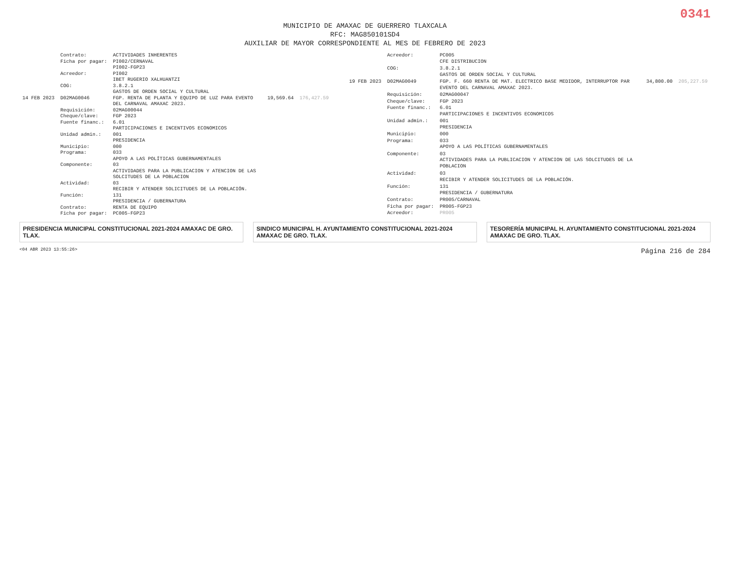0341
MUNICIPIO DE AMAXAC DE GUERRERO TLAXCALA
RFC: MAG850101SD4
AUXILIAR DE MAYOR CORRESPONDIENTE AL MES DE FEBRERO DE 2023
| | Contrato: | ACTIVIDADES INHERENTES | | |
| | Ficha por pagar: | PI002/CERNAVAL PI002-FGP23 | | |
| | Acreedor: | PI002 IBET RUGERIO XALHUANTZI | | |
| | COG: | 3.8.2.1 GASTOS DE ORDEN SOCIAL Y CULTURAL | | |
| 14 FEB 2023 | D02MAG0046 | FGP. RENTA DE PLANTA Y EQUIPO DE LUZ PARA EVENTO DEL CARNAVAL AMAXAC 2023. | 19,569.64 | 176,427.59 |
| | Requisición: | 02MAG00044 | | |
| | Cheque/clave: | FGP 2023 | | |
| | Fuente financ.: | 6.01 PARTICIPACIONES E INCENTIVOS ECONOMICOS | | |
| | Unidad admin.: | 001 PRESIDENCIA | | |
| | Municipio: | 000 | | |
| | Programa: | 033 APOYO A LAS POLÍTICAS GUBERNAMENTALES | | |
| | Componente: | 03 ACTIVIDADES PARA LA PUBLICACION Y ATENCION DE LAS SOLCITUDES DE LA POBLACION | | |
| | Actividad: | 03 RECIBIR Y ATENDER SOLICITUDES DE LA POBLACIÓN. | | |
| | Función: | 131 PRESIDENCIA / GUBERNATURA | | |
| | Contrato: | RENTA DE EQUIPO | | |
| | Ficha por pagar: | PC005-FGP23 | | |
| | Acreedor: | PC005 CFE DISTRIBUCION | | |
| | COG: | 3.8.2.1 GASTOS DE ORDEN SOCIAL Y CULTURAL | | |
| 19 FEB 2023 | D02MAG0049 | FGP. F. 660 RENTA DE MAT. ELECTRICO BASE MEDIDOR, INTERRUPTOR PAR EVENTO DEL CARNAVAL AMAXAC 2023. | 34,800.00 | 205,227.59 |
| | Requisición: | 02MAG00047 | | |
| | Cheque/clave: | FGP 2023 | | |
| | Fuente financ.: | 6.01 PARTICIPACIONES E INCENTIVOS ECONOMICOS | | |
| | Unidad admin.: | 001 PRESIDENCIA | | |
| | Municipio: | 000 | | |
| | Programa: | 033 APOYO A LAS POLÍTICAS GUBERNAMENTALES | | |
| | Componente: | 03 ACTIVIDADES PARA LA PUBLICACION Y ATENCION DE LAS SOLCITUDES DE LA POBLACION | | |
| | Actividad: | 03 RECIBIR Y ATENDER SOLICITUDES DE LA POBLACIÓN. | | |
| | Función: | 131 PRESIDENCIA / GUBERNATURA | | |
| | Contrato: | PR005/CARNAVAL | | |
| | Ficha por pagar: | PR005-FGP23 | | |
| | Acreedor: | PR005 | | |
PRESIDENCIA MUNICIPAL CONSTITUCIONAL 2021-2024 AMAXAC DE GRO. TLAX.
SINDICO MUNICIPAL H. AYUNTAMIENTO CONSTITUCIONAL 2021-2024 AMAXAC DE GRO. TLAX.
TESORERÍA MUNICIPAL H. AYUNTAMIENTO CONSTITUCIONAL 2021-2024 AMAXAC DE GRO. TLAX.
<04 ABR 2023 13:55:26> Página 216 de 284